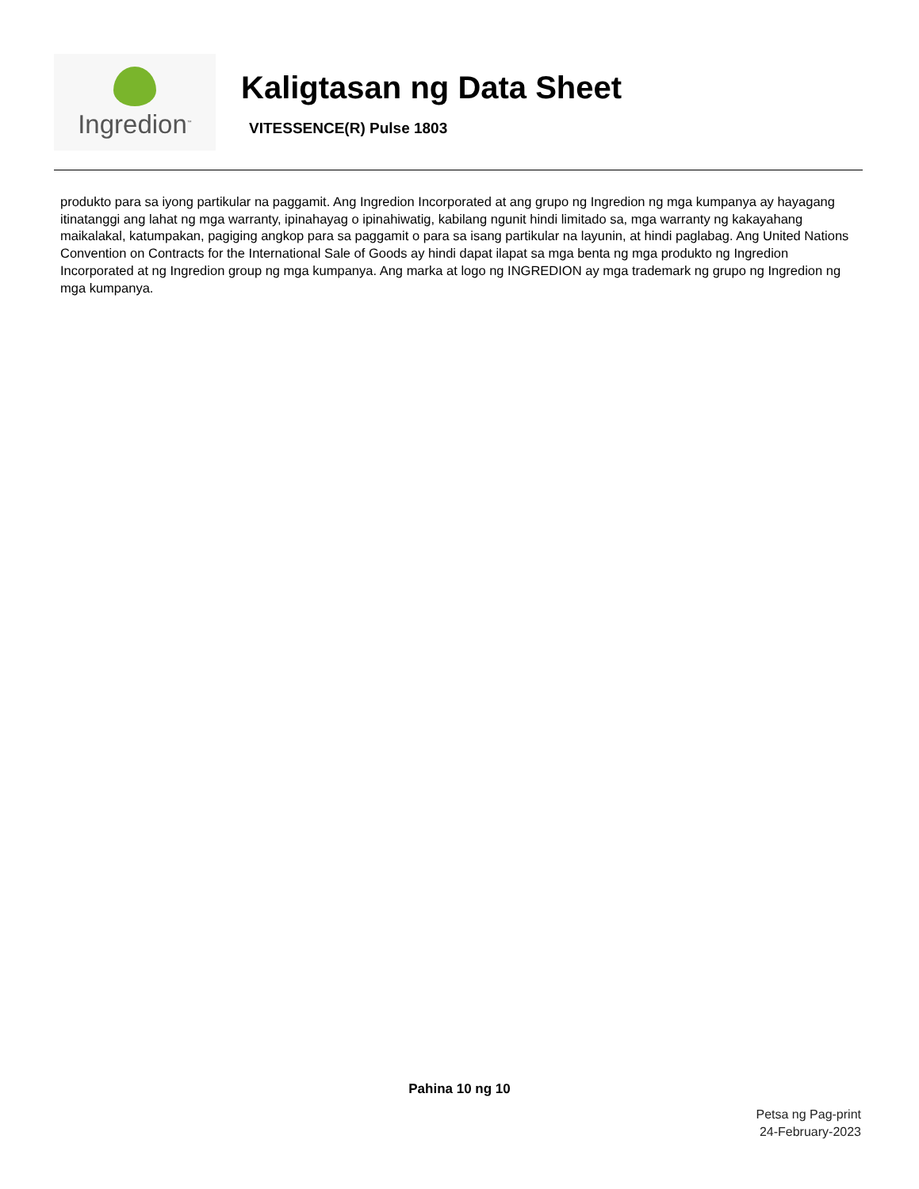Ingredion<sup>™</sup>
Kaligtasan ng Data Sheet
VITESSENCE(R) Pulse 1803
produkto para sa iyong partikular na paggamit. Ang Ingredion Incorporated at ang grupo ng Ingredion ng mga kumpanya ay hayagang itinatanggi ang lahat ng mga warranty, ipinahayag o ipinahiwatig, kabilang ngunit hindi limitado sa, mga warranty ng kakayahang maikalakal, katumpakan, pagiging angkop para sa paggamit o para sa isang partikular na layunin, at hindi paglabag. Ang United Nations Convention on Contracts for the International Sale of Goods ay hindi dapat ilapat sa mga benta ng mga produkto ng Ingredion Incorporated at ng Ingredion group ng mga kumpanya. Ang marka at logo ng INGREDION ay mga trademark ng grupo ng Ingredion ng mga kumpanya.
Pahina 10 ng 10
Petsa ng Pag-print
24-February-2023